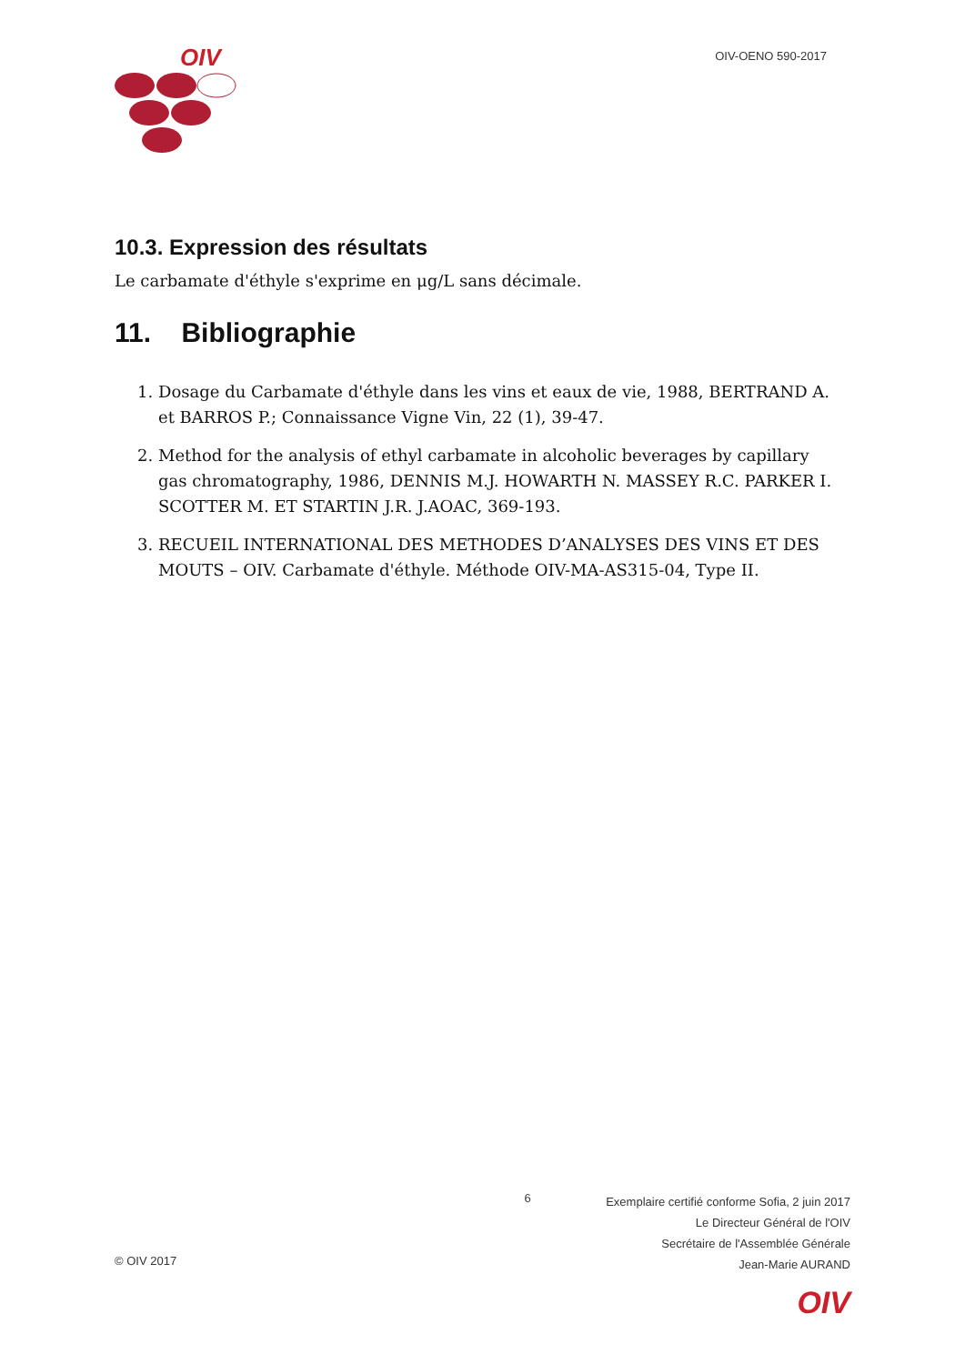OIV
OIV-OENO 590-2017
10.3. Expression des résultats
Le carbamate d'éthyle s'exprime en μg/L sans décimale.
11. Bibliographie
1. Dosage du Carbamate d'éthyle dans les vins et eaux de vie, 1988, BERTRAND A. et BARROS P.; Connaissance Vigne Vin, 22 (1), 39-47.
2. Method for the analysis of ethyl carbamate in alcoholic beverages by capillary gas chromatography, 1986, DENNIS M.J. HOWARTH N. MASSEY R.C. PARKER I. SCOTTER M. ET STARTIN J.R. J.AOAC, 369-193.
3. RECUEIL INTERNATIONAL DES METHODES D’ANALYSES DES VINS ET DES MOUTS – OIV. Carbamate d'éthyle. Méthode OIV-MA-AS315-04, Type II.
© OIV 2017
6
Exemplaire certifié conforme Sofia, 2 juin 2017
Le Directeur Général de l'OIV
Secrétaire de l'Assemblée Générale
Jean-Marie AURAND
OIV